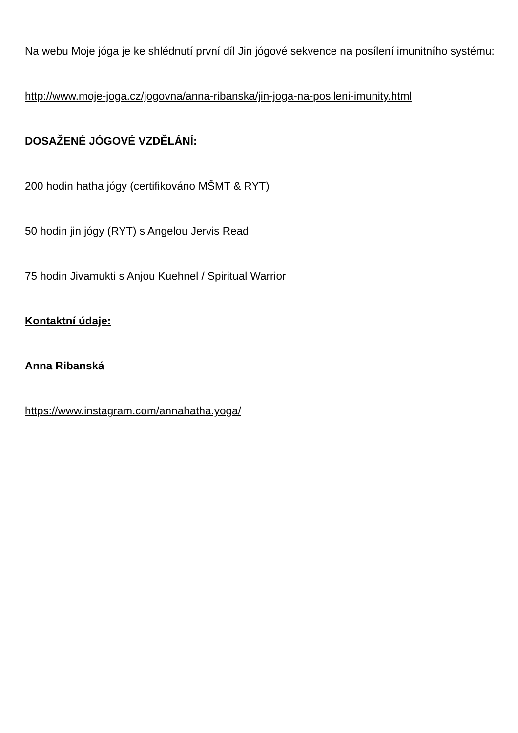Na webu Moje jóga je ke shlédnutí první díl Jin jógové sekvence na posílení imunitního systému:
http://www.moje-joga.cz/jogovna/anna-ribanska/jin-joga-na-posileni-imunity.html
DOSAŽENÉ JÓGOVÉ VZDĚLÁNÍ:
200 hodin hatha jógy (certifikováno MŠMT & RYT)
50 hodin jin jógy (RYT) s Angelou Jervis Read
75 hodin Jivamukti s Anjou Kuehnel / Spiritual Warrior
Kontaktní údaje:
Anna Ribanská
https://www.instagram.com/annahatha.yoga/